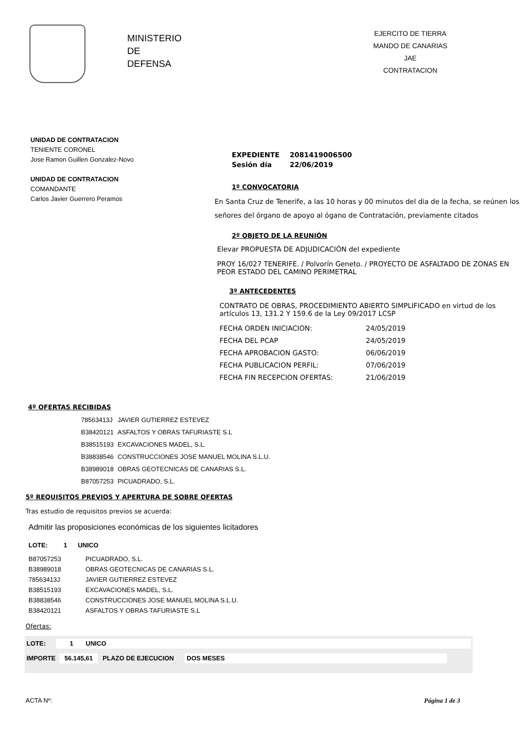MINISTERIO
DE
DEFENSA
EJERCITO DE TIERRA
MANDO DE CANARIAS
JAE
CONTRATACION
UNIDAD DE CONTRATACION
TENIENTE CORONEL
Jose Ramon Guillen Gonzalez-Novo
UNIDAD DE CONTRATACION
COMANDANTE
Carlos Javier Guerrero Peramos
| EXPEDIENTE | 2081419006500 |
| Sesión día | 22/06/2019 |
1º CONVOCATORIA
En Santa Cruz de Tenerife, a las 10 horas y 00 minutos del dia de la fecha, se reúnen los señores del órgano de apoyo al ógano de Contratación, previamente citados
2º OBJETO DE LA REUNIÓN
Elevar PROPUESTA DE ADJUDICACIÓN del expediente
PROY 16/027 TENERIFE. / Polvorín Geneto. / PROYECTO DE ASFALTADO DE ZONAS EN PEOR ESTADO DEL CAMINO PERIMETRAL
3º ANTECEDENTES
CONTRATO DE OBRAS, PROCEDIMIENTO ABIERTO SIMPLIFICADO en virtud de los artículos 13, 131.2 Y 159.6 de la Ley 09/2017 LCSP
| FECHA ORDEN INICIACION: | 24/05/2019 |
| FECHA DEL PCAP | 24/05/2019 |
| FECHA APROBACION GASTO: | 06/06/2019 |
| FECHA PUBLICACION PERFIL: | 07/06/2019 |
| FECHA FIN RECEPCION OFERTAS: | 21/06/2019 |
4º OFERTAS RECIBIDAS
| 78563413J | JAVIER GUTIERREZ ESTEVEZ |
| B38420121 | ASFALTOS Y OBRAS TAFURIASTE S.L |
| B38515193 | EXCAVACIONES MADEL, S.L. |
| B38838546 | CONSTRUCCIONES JOSE MANUEL MOLINA S.L.U. |
| B38989018 | OBRAS GEOTECNICAS DE CANARIAS S.L. |
| B87057253 | PICUADRADO, S.L. |
5º REQUISITOS PREVIOS Y APERTURA DE SOBRE OFERTAS
Tras estudio de requisitos previos se acuerda:
Admitir las proposiciones económicas de los siguientes licitadores
LOTE: 1 UNICO
| B87057253 | PICUADRADO, S.L. |
| B38989018 | OBRAS GEOTECNICAS DE CANARIAS S.L. |
| 78563413J | JAVIER GUTIERREZ ESTEVEZ |
| B38515193 | EXCAVACIONES MADEL, S.L. |
| B38838546 | CONSTRUCCIONES JOSE MANUEL MOLINA S.L.U. |
| B38420121 | ASFALTOS Y OBRAS TAFURIASTE S.L |
Ofertas:
LOTE: 1 UNICO
IMPORTE 56.145,61 PLAZO DE EJECUCION DOS MESES
ACTA Nº: Página 1 de 3